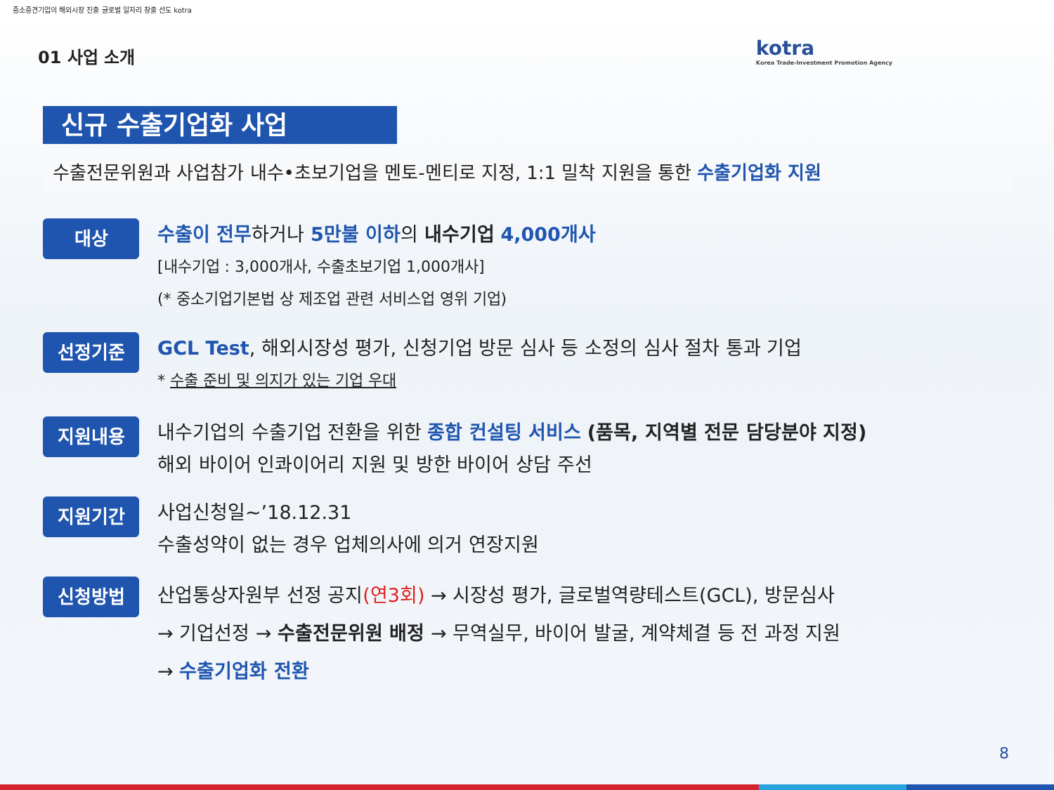중소중견기업의 해외시장 진출 글로벌 일자리 창출 선도 kotra
kotra
Korea Trade-Investment Promotion Agency
01 사업 소개
신규 수출기업화 사업
수출전문위원과 사업참가 내수•초보기업을 멘토-멘티로 지정, 1:1 밀착 지원을 통한 수출기업화 지원
대상
수출이 전무하거나 5만불 이하의 내수기업 4,000개사
[내수기업 : 3,000개사, 수출초보기업 1,000개사]
(* 중소기업기본법 상 제조업 관련 서비스업 영위 기업)
선정기준
GCL Test, 해외시장성 평가, 신청기업 방문 심사 등 소정의 심사 절차 통과 기업
* 수출 준비 및 의지가 있는 기업 우대
지원내용
내수기업의 수출기업 전환을 위한 종합 컨설팅 서비스 (품목, 지역별 전문 담당분야 지정)
해외 바이어 인콰이어리 지원 및 방한 바이어 상담 주선
지원기간
사업신청일~’18.12.31
수출성약이 없는 경우 업체의사에 의거 연장지원
신청방법
산업통상자원부 선정 공지(연3회) → 시장성 평가, 글로벌역량테스트(GCL), 방문심사
→ 기업선정 → 수출전문위원 배정 → 무역실무, 바이어 발굴, 계약체결 등 전 과정 지원
→ 수출기업화 전환
8